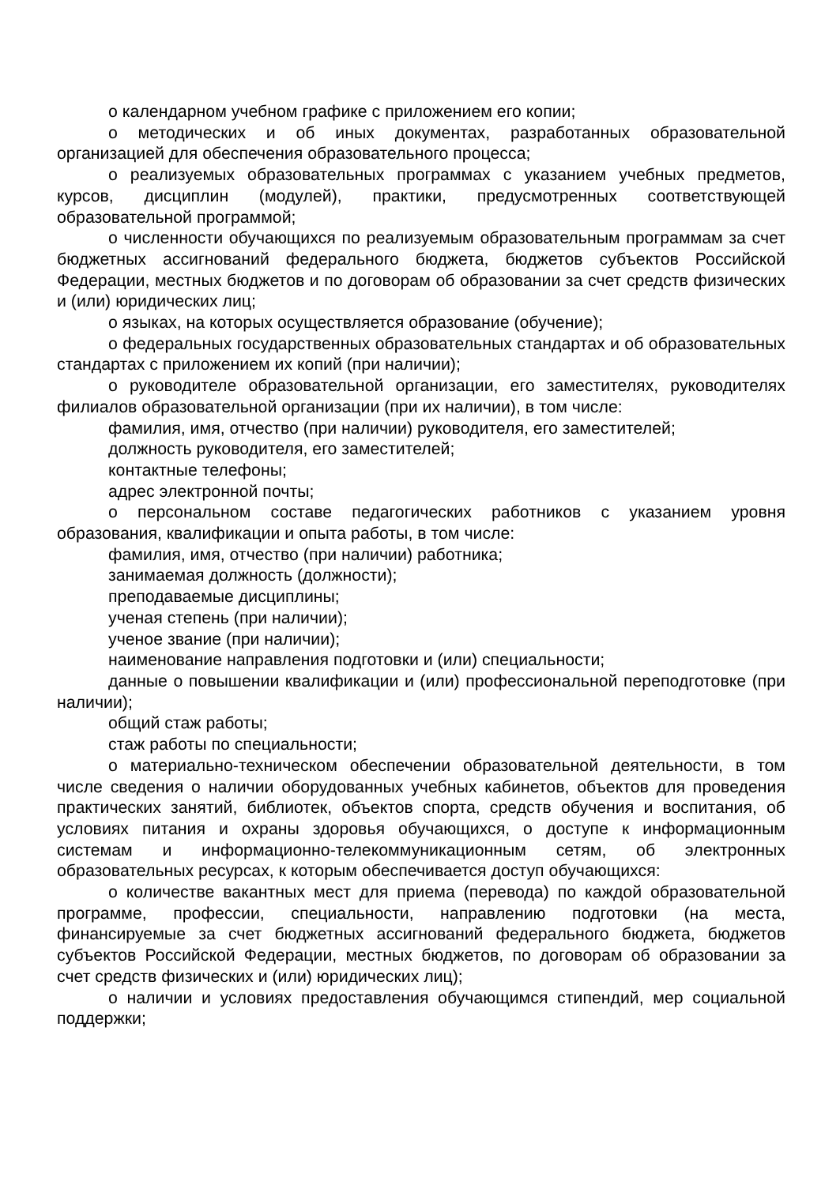о календарном учебном графике с приложением его копии;
о методических и об иных документах, разработанных образовательной организацией для обеспечения образовательного процесса;
о реализуемых образовательных программах с указанием учебных предметов, курсов, дисциплин (модулей), практики, предусмотренных соответствующей образовательной программой;
о численности обучающихся по реализуемым образовательным программам за счет бюджетных ассигнований федерального бюджета, бюджетов субъектов Российской Федерации, местных бюджетов и по договорам об образовании за счет средств физических и (или) юридических лиц;
о языках, на которых осуществляется образование (обучение);
о федеральных государственных образовательных стандартах и об образовательных стандартах с приложением их копий (при наличии);
о руководителе образовательной организации, его заместителях, руководителях филиалов образовательной организации (при их наличии), в том числе:
фамилия, имя, отчество (при наличии) руководителя, его заместителей;
должность руководителя, его заместителей;
контактные телефоны;
адрес электронной почты;
о персональном составе педагогических работников с указанием уровня образования, квалификации и опыта работы, в том числе:
фамилия, имя, отчество (при наличии) работника;
занимаемая должность (должности);
преподаваемые дисциплины;
ученая степень (при наличии);
ученое звание (при наличии);
наименование направления подготовки и (или) специальности;
данные о повышении квалификации и (или) профессиональной переподготовке (при наличии);
общий стаж работы;
стаж работы по специальности;
о материально-техническом обеспечении образовательной деятельности, в том числе сведения о наличии оборудованных учебных кабинетов, объектов для проведения практических занятий, библиотек, объектов спорта, средств обучения и воспитания, об условиях питания и охраны здоровья обучающихся, о доступе к информационным системам и информационно-телекоммуникационным сетям, об электронных образовательных ресурсах, к которым обеспечивается доступ обучающихся:
о количестве вакантных мест для приема (перевода) по каждой образовательной программе, профессии, специальности, направлению подготовки (на места, финансируемые за счет бюджетных ассигнований федерального бюджета, бюджетов субъектов Российской Федерации, местных бюджетов, по договорам об образовании за счет средств физических и (или) юридических лиц);
о наличии и условиях предоставления обучающимся стипендий, мер социальной поддержки;